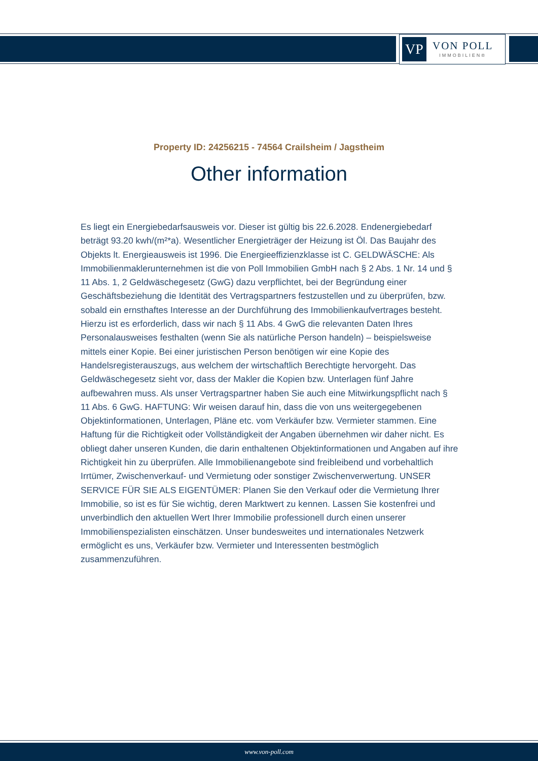VP
VON POLL
IMMOBILIEN®
Property ID: 24256215 - 74564 Crailsheim / Jagstheim
Other information
Es liegt ein Energiebedarfsausweis vor. Dieser ist gültig bis 22.6.2028. Endenergiebedarf beträgt 93.20 kwh/(m²*a). Wesentlicher Energieträger der Heizung ist Öl. Das Baujahr des Objekts lt. Energieausweis ist 1996. Die Energieeffizienzklasse ist C. GELDWÄSCHE: Als Immobilienmaklerunternehmen ist die von Poll Immobilien GmbH nach § 2 Abs. 1 Nr. 14 und § 11 Abs. 1, 2 Geldwäschegesetz (GwG) dazu verpflichtet, bei der Begründung einer Geschäftsbeziehung die Identität des Vertragspartners festzustellen und zu überprüfen, bzw. sobald ein ernsthaftes Interesse an der Durchführung des Immobilienkaufvertrages besteht. Hierzu ist es erforderlich, dass wir nach § 11 Abs. 4 GwG die relevanten Daten Ihres Personalausweises festhalten (wenn Sie als natürliche Person handeln) – beispielsweise mittels einer Kopie. Bei einer juristischen Person benötigen wir eine Kopie des Handelsregisterauszugs, aus welchem der wirtschaftlich Berechtigte hervorgeht. Das Geldwäschegesetz sieht vor, dass der Makler die Kopien bzw. Unterlagen fünf Jahre aufbewahren muss. Als unser Vertragspartner haben Sie auch eine Mitwirkungspflicht nach § 11 Abs. 6 GwG. HAFTUNG: Wir weisen darauf hin, dass die von uns weitergegebenen Objektinformationen, Unterlagen, Pläne etc. vom Verkäufer bzw. Vermieter stammen. Eine Haftung für die Richtigkeit oder Vollständigkeit der Angaben übernehmen wir daher nicht. Es obliegt daher unseren Kunden, die darin enthaltenen Objektinformationen und Angaben auf ihre Richtigkeit hin zu überprüfen. Alle Immobilienangebote sind freibleibend und vorbehaltlich Irrtümer, Zwischenverkauf- und Vermietung oder sonstiger Zwischenverwertung. UNSER SERVICE FÜR SIE ALS EIGENTÜMER: Planen Sie den Verkauf oder die Vermietung Ihrer Immobilie, so ist es für Sie wichtig, deren Marktwert zu kennen. Lassen Sie kostenfrei und unverbindlich den aktuellen Wert Ihrer Immobilie professionell durch einen unserer Immobilienspezialisten einschätzen. Unser bundesweites und internationales Netzwerk ermöglicht es uns, Verkäufer bzw. Vermieter und Interessenten bestmöglich zusammenzuführen.
www.von-poll.com